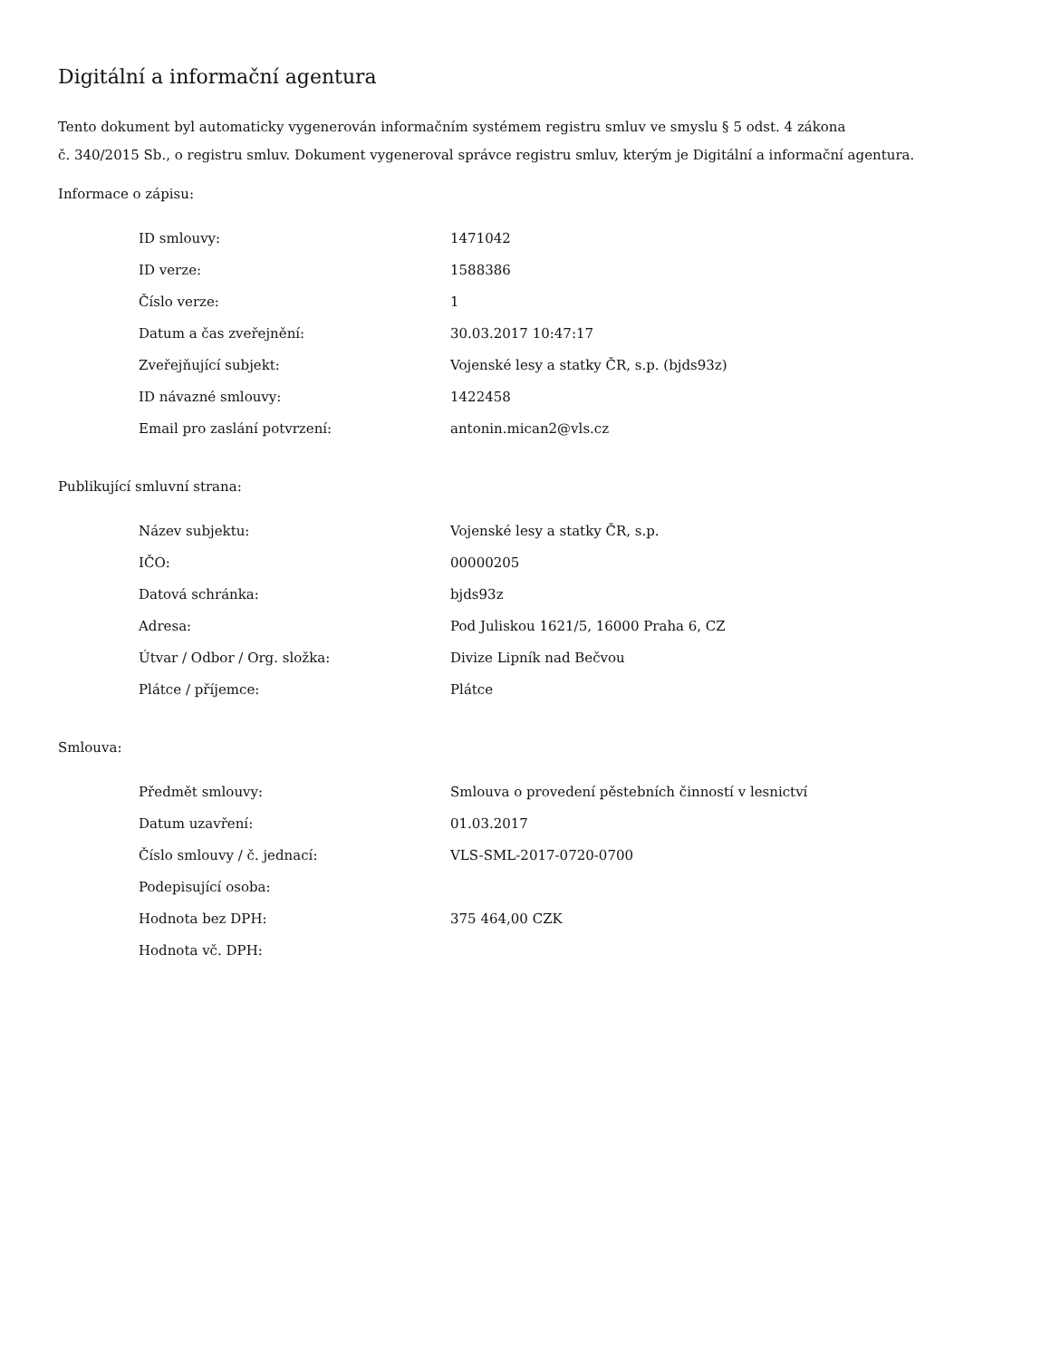Digitální a informační agentura
Tento dokument byl automaticky vygenerován informačním systémem registru smluv ve smyslu § 5 odst. 4 zákona
č. 340/2015 Sb., o registru smluv. Dokument vygeneroval správce registru smluv, kterým je Digitální a informační agentura.
Informace o zápisu:
| ID smlouvy: | 1471042 |
| ID verze: | 1588386 |
| Číslo verze: | 1 |
| Datum a čas zveřejnění: | 30.03.2017 10:47:17 |
| Zveřejňující subjekt: | Vojenské lesy a statky ČR, s.p. (bjds93z) |
| ID návazné smlouvy: | 1422458 |
| Email pro zaslání potvrzení: | antonin.mican2@vls.cz |
Publikující smluvní strana:
| Název subjektu: | Vojenské lesy a statky ČR, s.p. |
| IČO: | 00000205 |
| Datová schránka: | bjds93z |
| Adresa: | Pod Juliskou 1621/5, 16000 Praha 6, CZ |
| Útvar / Odbor / Org. složka: | Divize Lipník nad Bečvou |
| Plátce / příjemce: | Plátce |
Smlouva:
| Předmět smlouvy: | Smlouva o provedení pěstebních činností v lesnictví |
| Datum uzavření: | 01.03.2017 |
| Číslo smlouvy / č. jednací: | VLS-SML-2017-0720-0700 |
| Podepisující osoba: | |
| Hodnota bez DPH: | 375 464,00 CZK |
| Hodnota vč. DPH: | |